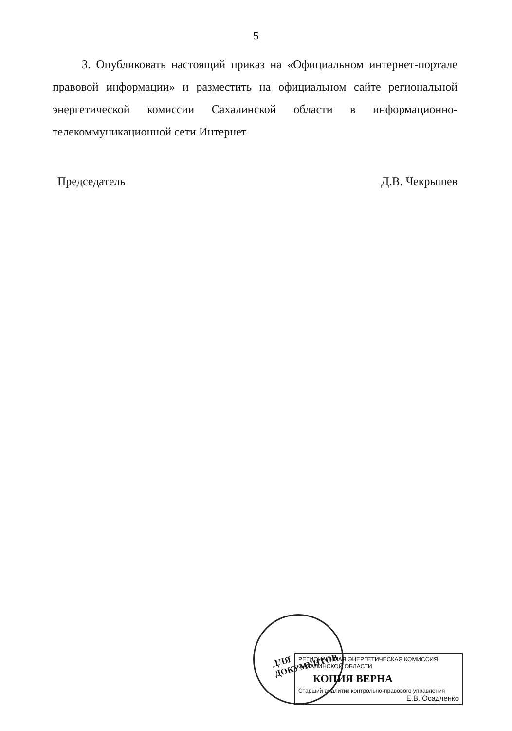5
3. Опубликовать настоящий приказ на «Официальном интернет-портале правовой информации» и разместить на официальном сайте региональной энергетической комиссии Сахалинской области в информационно-телекоммуникационной сети Интернет.
Председатель Д.В. Чекрышев
ДЛЯ
ДОКУМЕНТОВ
РЕГИОНАЛЬНАЯ ЭНЕРГЕТИЧЕСКАЯ КОМИССИЯ САХАЛИНСКОЙ ОБЛАСТИ
КОПИЯ ВЕРНА
Старший аналитик контрольно-правового управления
Е.В. Осадченко